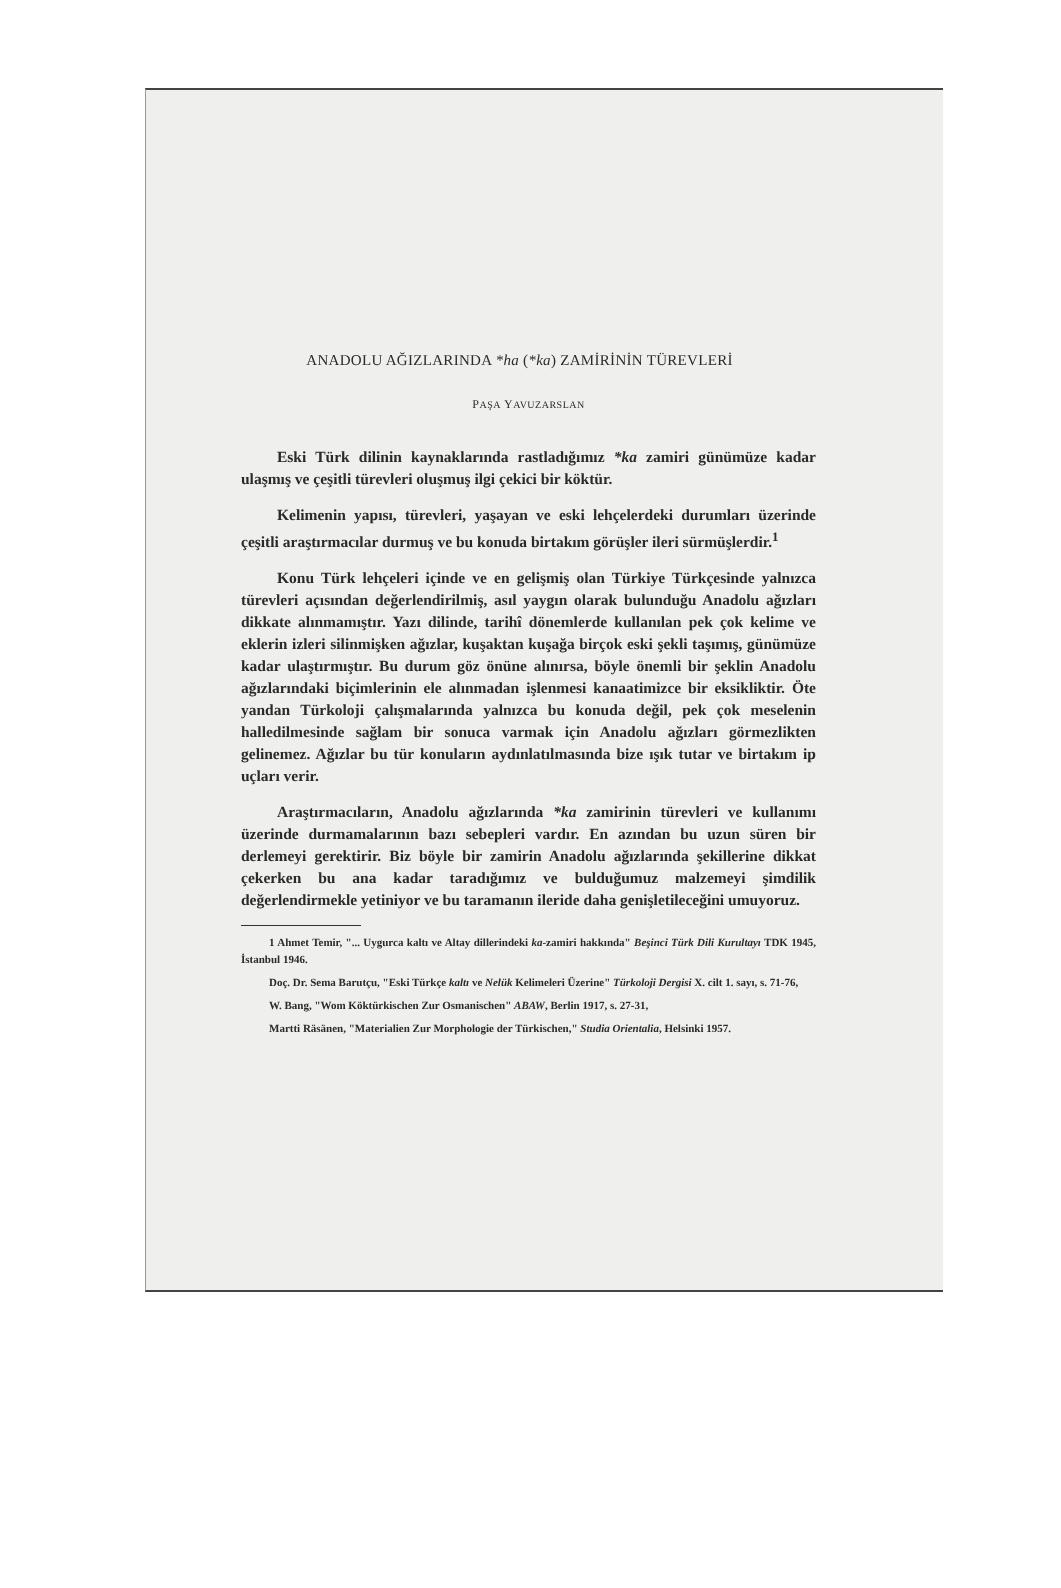ANADOLU AĞIZLARINDA *ha (*ka) ZAMİRİNİN TÜREVLERİ
PAŞA YAVUZARSLAN
Eski Türk dilinin kaynaklarında rastladığımız *ka zamiri günümüze kadar ulaşmış ve çeşitli türevleri oluşmuş ilgi çekici bir köktür.
Kelimenin yapısı, türevleri, yaşayan ve eski lehçelerdeki durumları üzerinde çeşitli araştırmacılar durmuş ve bu konuda birtakım görüşler ileri sürmüşlerdir.<sup>1</sup>
Konu Türk lehçeleri içinde ve en gelişmiş olan Türkiye Türkçesinde yalnızca türevleri açısından değerlendirilmiş, asıl yaygın olarak bulunduğu Anadolu ağızları dikkate alınmamıştır. Yazı dilinde, tarihî dönemlerde kullanılan pek çok kelime ve eklerin izleri silinmişken ağızlar, kuşaktan kuşağa birçok eski şekli taşımış, günümüze kadar ulaştırmıştır. Bu durum göz önüne alınırsa, böyle önemli bir şeklin Anadolu ağızlarındaki biçimlerinin ele alınmadan işlenmesi kanaatimizce bir eksikliktir. Öte yandan Türkoloji çalışmalarında yalnızca bu konuda değil, pek çok meselenin halledilmesinde sağlam bir sonuca varmak için Anadolu ağızları görmezlikten gelinemez. Ağızlar bu tür konuların aydınlatılmasında bize ışık tutar ve birtakım ip uçları verir.
Araştırmacıların, Anadolu ağızlarında *ka zamirinin türevleri ve kullanımı üzerinde durmamalarının bazı sebepleri vardır. En azından bu uzun süren bir derlemeyi gerektirir. Biz böyle bir zamirin Anadolu ağızlarında şekillerine dikkat çekerken bu ana kadar taradığımız ve bulduğumuz malzemeyi şimdilik değerlendirmekle yetiniyor ve bu taramanın ileride daha genişletileceğini umuyoruz.
1 Ahmet Temir, "... Uygurca kaltı ve Altay dillerindeki ka-zamiri hakkında" Beşinci Türk Dili Kurultayı TDK 1945, İstanbul 1946.
Doç. Dr. Sema Barutçu, "Eski Türkçe kaltı ve Nelük Kelimeleri Üzerine" Türkoloji Dergisi X. cilt 1. sayı, s. 71-76,
W. Bang, "Wom Köktürkischen Zur Osmanischen" ABAW, Berlin 1917, s. 27-31,
Martti Räsänen, "Materialien Zur Morphologie der Türkischen," Studia Orientalia, Helsinki 1957.